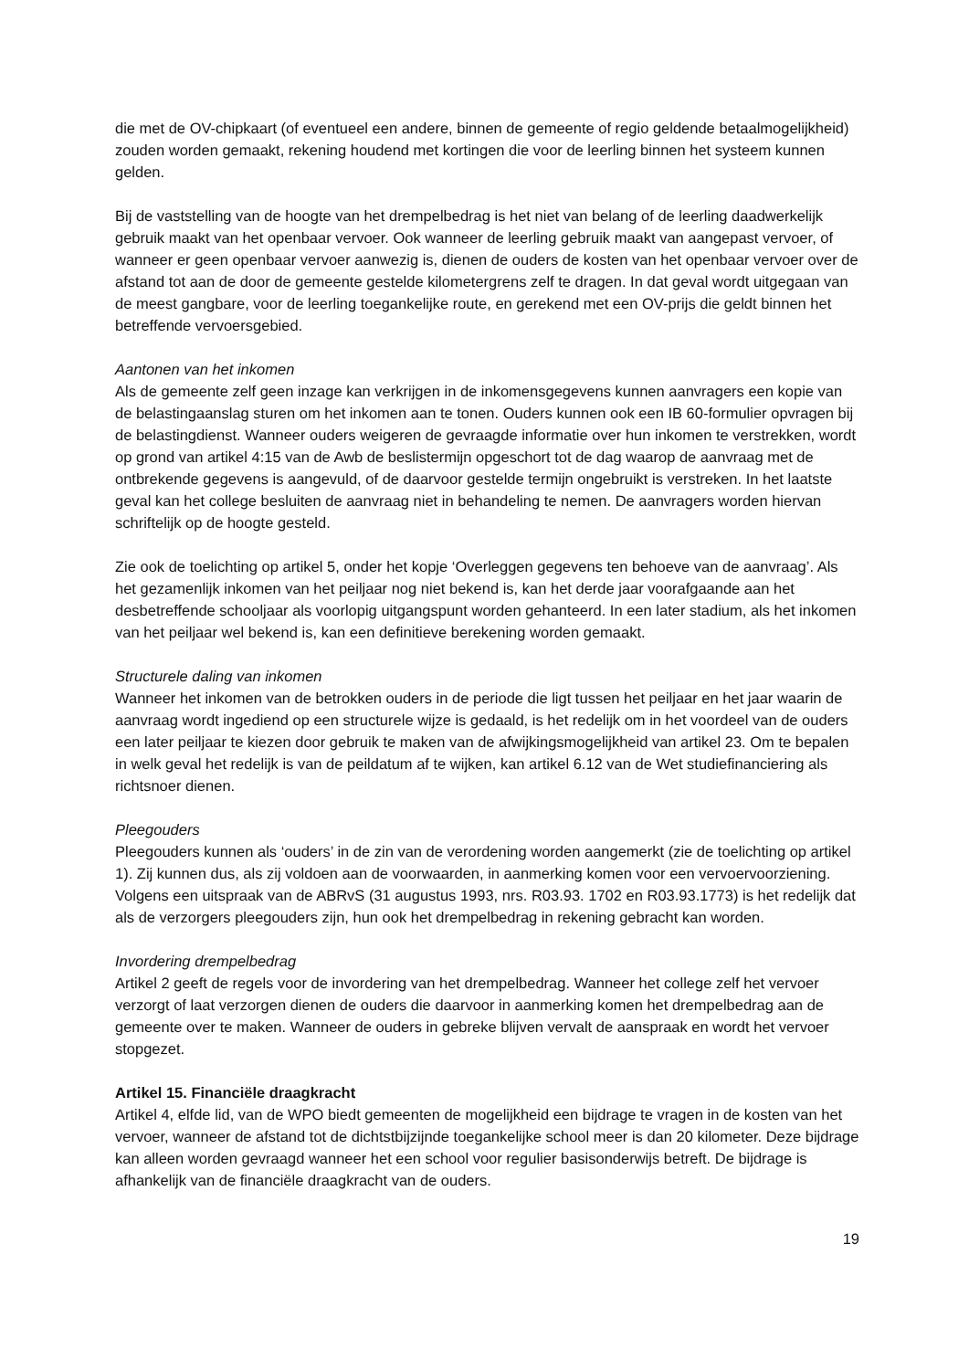die met de OV-chipkaart (of eventueel een andere, binnen de gemeente of regio geldende betaalmogelijkheid) zouden worden gemaakt, rekening houdend met kortingen die voor de leerling binnen het systeem kunnen gelden.
Bij de vaststelling van de hoogte van het drempelbedrag is het niet van belang of de leerling daadwerkelijk gebruik maakt van het openbaar vervoer. Ook wanneer de leerling gebruik maakt van aangepast vervoer, of wanneer er geen openbaar vervoer aanwezig is, dienen de ouders de kosten van het openbaar vervoer over de afstand tot aan de door de gemeente gestelde kilometergrens zelf te dragen. In dat geval wordt uitgegaan van de meest gangbare, voor de leerling toegankelijke route, en gerekend met een OV-prijs die geldt binnen het betreffende vervoersgebied.
Aantonen van het inkomen
Als de gemeente zelf geen inzage kan verkrijgen in de inkomensgegevens kunnen aanvragers een kopie van de belastingaanslag sturen om het inkomen aan te tonen. Ouders kunnen ook een IB 60-formulier opvragen bij de belastingdienst. Wanneer ouders weigeren de gevraagde informatie over hun inkomen te verstrekken, wordt op grond van artikel 4:15 van de Awb de beslistermijn opgeschort tot de dag waarop de aanvraag met de ontbrekende gegevens is aangevuld, of de daarvoor gestelde termijn ongebruikt is verstreken. In het laatste geval kan het college besluiten de aanvraag niet in behandeling te nemen. De aanvragers worden hiervan schriftelijk op de hoogte gesteld.
Zie ook de toelichting op artikel 5, onder het kopje ‘Overleggen gegevens ten behoeve van de aanvraag’. Als het gezamenlijk inkomen van het peiljaar nog niet bekend is, kan het derde jaar voorafgaande aan het desbetreffende schooljaar als voorlopig uitgangspunt worden gehanteerd. In een later stadium, als het inkomen van het peiljaar wel bekend is, kan een definitieve berekening worden gemaakt.
Structurele daling van inkomen
Wanneer het inkomen van de betrokken ouders in de periode die ligt tussen het peiljaar en het jaar waarin de aanvraag wordt ingediend op een structurele wijze is gedaald, is het redelijk om in het voordeel van de ouders een later peiljaar te kiezen door gebruik te maken van de afwijkingsmogelijkheid van artikel 23. Om te bepalen in welk geval het redelijk is van de peildatum af te wijken, kan artikel 6.12 van de Wet studiefinanciering als richtsnoer dienen.
Pleegouders
Pleegouders kunnen als ‘ouders’ in de zin van de verordening worden aangemerkt (zie de toelichting op artikel 1). Zij kunnen dus, als zij voldoen aan de voorwaarden, in aanmerking komen voor een vervoervoorziening. Volgens een uitspraak van de ABRvS (31 augustus 1993, nrs. R03.93. 1702 en R03.93.1773) is het redelijk dat als de verzorgers pleegouders zijn, hun ook het drempelbedrag in rekening gebracht kan worden.
Invordering drempelbedrag
Artikel 2 geeft de regels voor de invordering van het drempelbedrag. Wanneer het college zelf het vervoer verzorgt of laat verzorgen dienen de ouders die daarvoor in aanmerking komen het drempelbedrag aan de gemeente over te maken. Wanneer de ouders in gebreke blijven vervalt de aanspraak en wordt het vervoer stopgezet.
Artikel 15. Financiële draagkracht
Artikel 4, elfde lid, van de WPO biedt gemeenten de mogelijkheid een bijdrage te vragen in de kosten van het vervoer, wanneer de afstand tot de dichtstbijzijnde toegankelijke school meer is dan 20 kilometer. Deze bijdrage kan alleen worden gevraagd wanneer het een school voor regulier basisonderwijs betreft. De bijdrage is afhankelijk van de financiële draagkracht van de ouders.
19